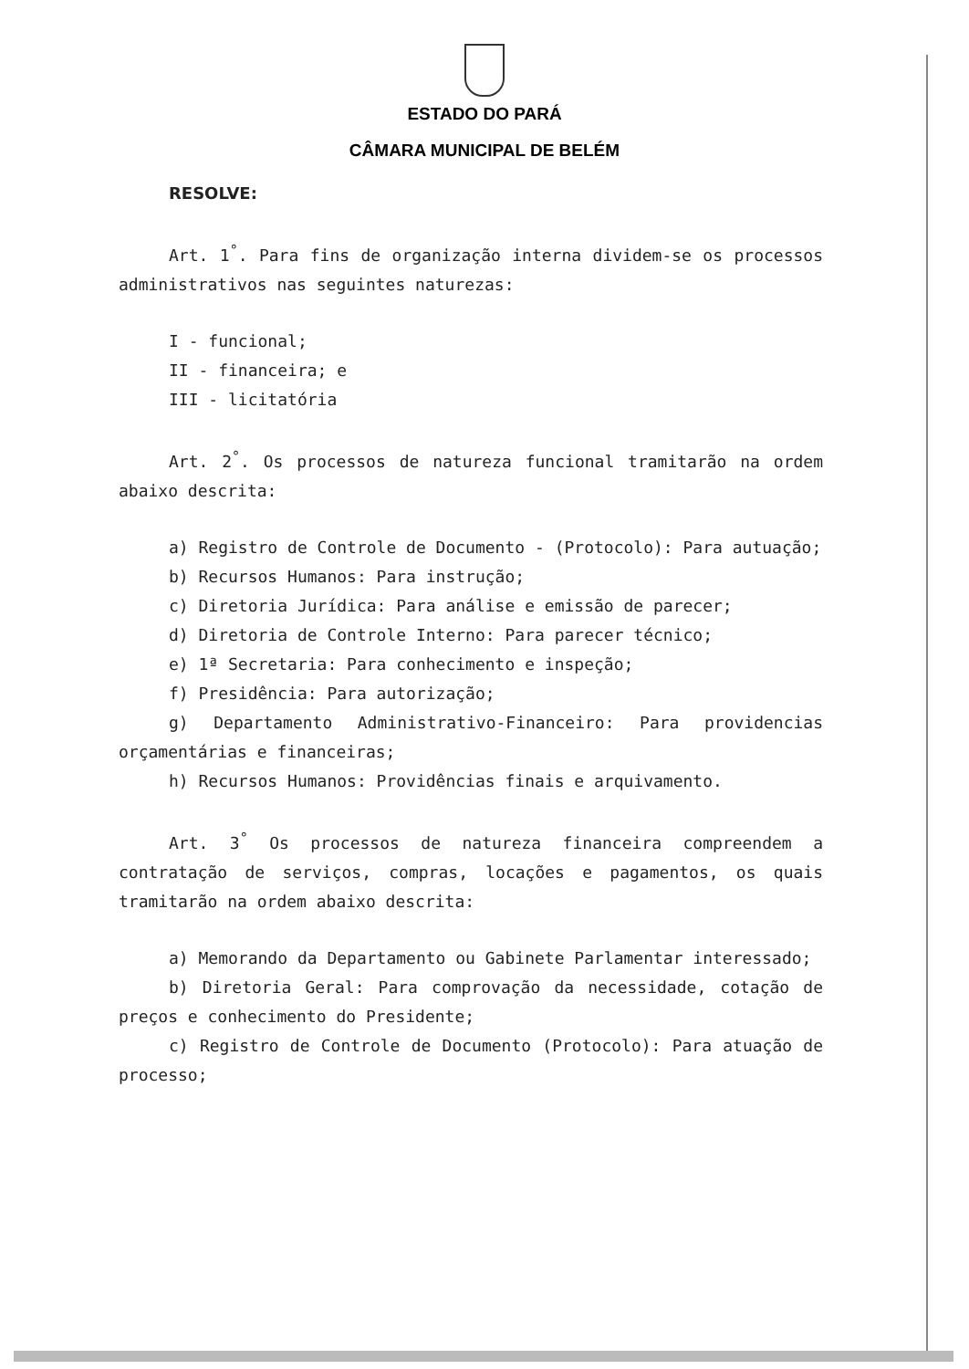ESTADO DO PARÁ
CÂMARA MUNICIPAL DE BELÉM
RESOLVE:
Art. 1<sup>°</sup>. Para fins de organização interna dividem-se os processos administrativos nas seguintes naturezas:
I - funcional;
II - financeira; e
III - licitatória
Art. 2<sup>°</sup>. Os processos de natureza funcional tramitarão na ordem abaixo descrita:
a) Registro de Controle de Documento - (Protocolo): Para autuação;
b) Recursos Humanos: Para instrução;
c) Diretoria Jurídica: Para análise e emissão de parecer;
d) Diretoria de Controle Interno: Para parecer técnico;
e) 1ª Secretaria: Para conhecimento e inspeção;
f) Presidência: Para autorização;
g) Departamento Administrativo-Financeiro: Para providencias orçamentárias e financeiras;
h) Recursos Humanos: Providências finais e arquivamento.
Art. 3<sup>°</sup> Os processos de natureza financeira compreendem a contratação de serviços, compras, locações e pagamentos, os quais tramitarão na ordem abaixo descrita:
a) Memorando da Departamento ou Gabinete Parlamentar interessado;
b) Diretoria Geral: Para comprovação da necessidade, cotação de preços e conhecimento do Presidente;
c) Registro de Controle de Documento (Protocolo): Para atuação de processo;